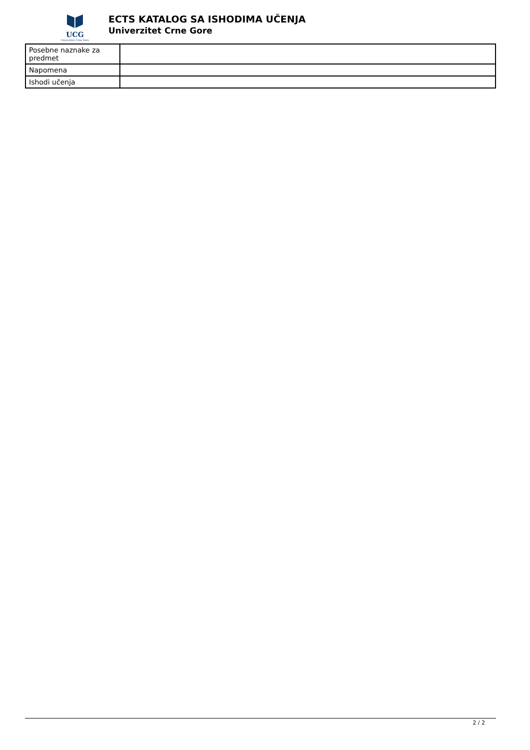UCG
Univerzitet Crne Gore
ECTS KATALOG SA ISHODIMA UČENJA
Univerzitet Crne Gore
| Posebne naznake za predmet | |
| Napomena | |
| Ishodi učenja | |
2 / 2